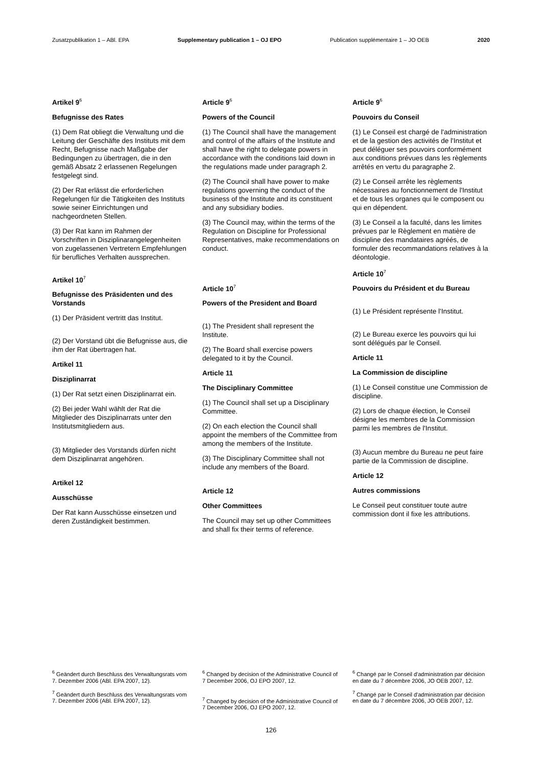Zusatzpublikation 1 – ABl. EPA Supplementary publication 1 – OJ EPO Publication supplémentaire 1 – JO OEB 2020
Artikel 9<sup>6</sup>
Befugnisse des Rates
(1) Dem Rat obliegt die Verwaltung und die Leitung der Geschäfte des Instituts mit dem Recht, Befugnisse nach Maßgabe der Bedingungen zu übertragen, die in den gemäß Absatz 2 erlassenen Regelungen festgelegt sind.
(2) Der Rat erlässt die erforderlichen Regelungen für die Tätigkeiten des Instituts sowie seiner Einrichtungen und nachgeordneten Stellen.
(3) Der Rat kann im Rahmen der Vorschriften in Disziplinarangelegenheiten von zugelassenen Vertretern Empfehlungen für berufliches Verhalten aussprechen.
Artikel 10<sup>7</sup>
Befugnisse des Präsidenten und des Vorstands
(1) Der Präsident vertritt das Institut.
(2) Der Vorstand übt die Befugnisse aus, die ihm der Rat übertragen hat.
Artikel 11
Disziplinarrat
(1) Der Rat setzt einen Disziplinarrat ein.
(2) Bei jeder Wahl wählt der Rat die Mitglieder des Disziplinarrats unter den Institutsmitgliedern aus.
(3) Mitglieder des Vorstands dürfen nicht dem Disziplinarrat angehören.
Artikel 12
Ausschüsse
Der Rat kann Ausschüsse einsetzen und deren Zuständigkeit bestimmen.
Article 9<sup>6</sup>
Powers of the Council
(1) The Council shall have the management and control of the affairs of the Institute and shall have the right to delegate powers in accordance with the conditions laid down in the regulations made under paragraph 2.
(2) The Council shall have power to make regulations governing the conduct of the business of the Institute and its constituent and any subsidiary bodies.
(3) The Council may, within the terms of the Regulation on Discipline for Professional Representatives, make recommendations on conduct.
Article 10<sup>7</sup>
Powers of the President and Board
(1) The President shall represent the Institute.
(2) The Board shall exercise powers delegated to it by the Council.
Article 11
The Disciplinary Committee
(1) The Council shall set up a Disciplinary Committee.
(2) On each election the Council shall appoint the members of the Committee from among the members of the Institute.
(3) The Disciplinary Committee shall not include any members of the Board.
Article 12
Other Committees
The Council may set up other Committees and shall fix their terms of reference.
Article 9<sup>6</sup>
Pouvoirs du Conseil
(1) Le Conseil est chargé de l'administration et de la gestion des activités de l'Institut et peut déléguer ses pouvoirs conformément aux conditions prévues dans les règlements arrêtés en vertu du paragraphe 2.
(2) Le Conseil arrête les règlements nécessaires au fonctionnement de l'Institut et de tous les organes qui le composent ou qui en dépendent.
(3) Le Conseil a la faculté, dans les limites prévues par le Règlement en matière de discipline des mandataires agréés, de formuler des recommandations relatives à la déontologie.
Article 10<sup>7</sup>
Pouvoirs du Président et du Bureau
(1) Le Président représente l'Institut.
(2) Le Bureau exerce les pouvoirs qui lui sont délégués par le Conseil.
Article 11
La Commission de discipline
(1) Le Conseil constitue une Commission de discipline.
(2) Lors de chaque élection, le Conseil désigne les membres de la Commission parmi les membres de l'Institut.
(3) Aucun membre du Bureau ne peut faire partie de la Commission de discipline.
Article 12
Autres commissions
Le Conseil peut constituer toute autre commission dont il fixe les attributions.
<sup>6</sup> Geändert durch Beschluss des Verwaltungsrats vom 7. Dezember 2006 (ABl. EPA 2007, 12).
<sup>7</sup> Geändert durch Beschluss des Verwaltungsrats vom 7. Dezember 2006 (ABl. EPA 2007, 12).
<sup>6</sup> Changed by decision of the Administrative Council of 7 December 2006, OJ EPO 2007, 12.
<sup>7</sup> Changed by decision of the Administrative Council of 7 December 2006, OJ EPO 2007, 12.
<sup>6</sup> Changé par le Conseil d'administration par décision en date du 7 décembre 2006, JO OEB 2007, 12.
<sup>7</sup> Changé par le Conseil d'administration par décision en date du 7 décembre 2006, JO OEB 2007, 12.
126